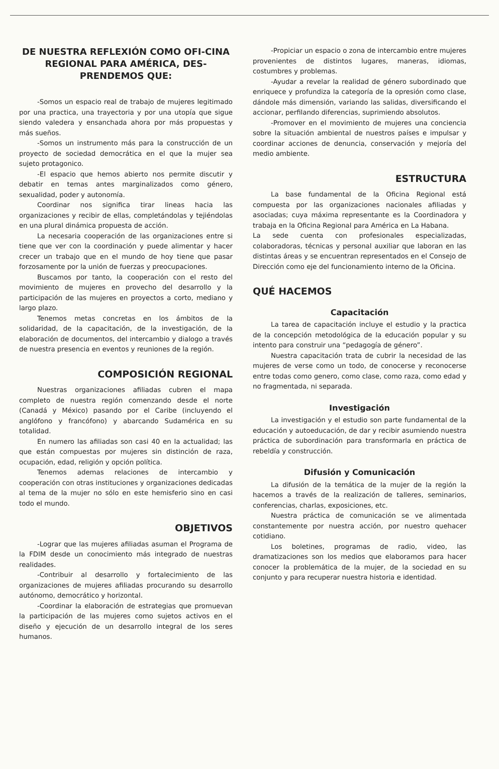DE NUESTRA REFLEXIÓN COMO OFI-CINA REGIONAL PARA AMÉRICA, DES-PRENDEMOS QUE:
-Somos un espacio real de trabajo de mujeres legitimado por una practica, una trayectoria y por una utopía que sigue siendo valedera y ensanchada ahora por más propuestas y más sueños.
-Somos un instrumento más para la construcción de un proyecto de sociedad democrática en el que la mujer sea sujeto protagonico.
-El espacio que hemos abierto nos permite discutir y debatir en temas antes marginalizados como género, sexualidad, poder y autonomía.
Coordinar nos significa tirar lineas hacia las organizaciones y recibir de ellas, completándolas y tejiéndolas en una plural dinámica propuesta de acción.
La necesaria cooperación de las organizaciones entre si tiene que ver con la coordinación y puede alimentar y hacer crecer un trabajo que en el mundo de hoy tiene que pasar forzosamente por la unión de fuerzas y preocupaciones.
Buscamos por tanto, la cooperación con el resto del movimiento de mujeres en provecho del desarrollo y la participación de las mujeres en proyectos a corto, mediano y largo plazo.
Tenemos metas concretas en los ámbitos de la solidaridad, de la capacitación, de la investigación, de la elaboración de documentos, del intercambio y dialogo a través de nuestra presencia en eventos y reuniones de la región.
COMPOSICIÓN REGIONAL
Nuestras organizaciones afiliadas cubren el mapa completo de nuestra región comenzando desde el norte (Canadá y México) pasando por el Caribe (incluyendo el anglófono y francófono) y abarcando Sudamérica en su totalidad.
En numero las afiliadas son casi 40 en la actualidad; las que están compuestas por mujeres sin distinción de raza, ocupación, edad, religión y opción política.
Tenemos ademas relaciones de intercambio y cooperación con otras instituciones y organizaciones dedicadas al tema de la mujer no sólo en este hemisferio sino en casi todo el mundo.
OBJETIVOS
-Lograr que las mujeres afiliadas asuman el Programa de la FDIM desde un conocimiento más integrado de nuestras realidades.
-Contribuir al desarrollo y fortalecimiento de las organizaciones de mujeres afiliadas procurando su desarrollo autónomo, democrático y horizontal.
-Coordinar la elaboración de estrategias que promuevan la participación de las mujeres como sujetos activos en el diseño y ejecución de un desarrollo integral de los seres humanos.
-Propiciar un espacio o zona de intercambio entre mujeres provenientes de distintos lugares, maneras, idiomas, costumbres y problemas.
-Ayudar a revelar la realidad de género subordinado que enriquece y profundiza la categoría de la opresión como clase, dándole más dimensión, variando las salidas, diversificando el accionar, perfilando diferencias, suprimiendo absolutos.
-Promover en el movimiento de mujeres una conciencia sobre la situación ambiental de nuestros países e impulsar y coordinar acciones de denuncia, conservación y mejoría del medio ambiente.
ESTRUCTURA
La base fundamental de la Oficina Regional está compuesta por las organizaciones nacionales afiliadas y asociadas; cuya máxima representante es la Coordinadora y trabaja en la Oficina Regional para América en La Habana.
La sede cuenta con profesionales especializadas, colaboradoras, técnicas y personal auxiliar que laboran en las distintas áreas y se encuentran representados en el Consejo de Dirección como eje del funcionamiento interno de la Oficina.
QUÉ HACEMOS
Capacitación
La tarea de capacitación incluye el estudio y la practica de la concepción metodológica de la educación popular y su intento para construir una “pedagogía de género”.
Nuestra capacitación trata de cubrir la necesidad de las mujeres de verse como un todo, de conocerse y reconocerse entre todas como genero, como clase, como raza, como edad y no fragmentada, ni separada.
Investigación
La investigación y el estudio son parte fundamental de la educación y autoeducación, de dar y recibir asumiendo nuestra práctica de subordinación para transformarla en práctica de rebeldía y construcción.
Difusión y Comunicación
La difusión de la temática de la mujer de la región la hacemos a través de la realización de talleres, seminarios, conferencias, charlas, exposiciones, etc.
Nuestra práctica de comunicación se ve alimentada constantemente por nuestra acción, por nuestro quehacer cotidiano.
Los boletines, programas de radio, video, las dramatizaciones son los medios que elaboramos para hacer conocer la problemática de la mujer, de la sociedad en su conjunto y para recuperar nuestra historia e identidad.